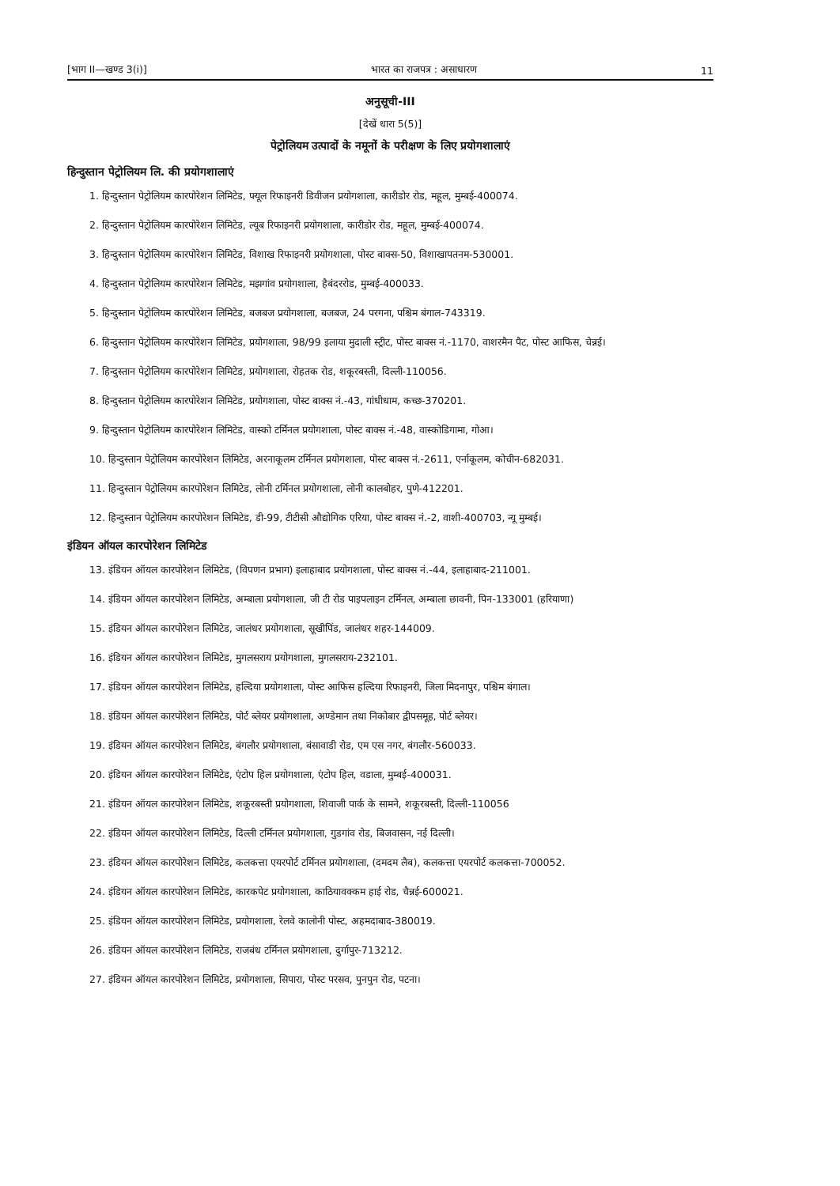[भाग II—खण्ड 3(i)] भारत का राजपत्र : असाधारण 11
अनुसूची-III
[देखें धारा 5(5)]
पेट्रोलियम उत्पादों के नमूनों के परीक्षण के लिए प्रयोगशालाएं
हिन्दुस्तान पेट्रोलियम लि. की प्रयोगशालाएं
1. हिन्दुस्तान पेट्रोलियम कारपोरेशन लिमिटेड, फ्यूल रिफाइनरी डिवीजन प्रयोगशाला, कारीडोर रोड, महूल, मुम्बई-400074.
2. हिन्दुस्तान पेट्रोलियम कारपोरेशन लिमिटेड, ल्यूब रिफाइनरी प्रयोगशाला, कारीडोर रोड, महूल, मुम्बई-400074.
3. हिन्दुस्तान पेट्रोलियम कारपोरेशन लिमिटेड, विशाख रिफाइनरी प्रयोगशाला, पोस्ट बाक्स-50, विशाखापतनम-530001.
4. हिन्दुस्तान पेट्रोलियम कारपोरेशन लिमिटेड, मझगांव प्रयोगशाला, हैबंदररोड, मुम्बई-400033.
5. हिन्दुस्तान पेट्रोलियम कारपोरेशन लिमिटेड, बजबज प्रयोगशाला, बजबज, 24 परगना, पश्चिम बंगाल-743319.
6. हिन्दुस्तान पेट्रोलियम कारपोरेशन लिमिटेड, प्रयोगशाला, 98/99 इलाया मुदाली स्ट्रीट, पोस्ट बाक्स नं.-1170, वाशरमैन पैट, पोस्ट आफिस, चेन्नई।
7. हिन्दुस्तान पेट्रोलियम कारपोरेशन लिमिटेड, प्रयोगशाला, रोहतक रोड, शकूरबस्ती, दिल्ली-110056.
8. हिन्दुस्तान पेट्रोलियम कारपोरेशन लिमिटेड, प्रयोगशाला, पोस्ट बाक्स नं.-43, गांधीधाम, कच्छ-370201.
9. हिन्दुस्तान पेट्रोलियम कारपोरेशन लिमिटेड, वास्को टर्मिनल प्रयोगशाला, पोस्ट बाक्स नं.-48, वास्कोडिगामा, गोआ।
10. हिन्दुस्तान पेट्रोलियम कारपोरेशन लिमिटेड, अरनाकूलम टर्मिनल प्रयोगशाला, पोस्ट बाक्स नं.-2611, एर्नाकूलम, कोचीन-682031.
11. हिन्दुस्तान पेट्रोलियम कारपोरेशन लिमिटेड, लोनी टर्मिनल प्रयोगशाला, लोनी कालबोहर, पुणे-412201.
12. हिन्दुस्तान पेट्रोलियम कारपोरेशन लिमिटेड, डी-99, टीटीसी औद्योगिक एरिया, पोस्ट बाक्स नं.-2, वाशी-400703, न्यू मुम्बई।
इंडियन ऑयल कारपोरेशन लिमिटेड
13. इंडियन ऑयल कारपोरेशन लिमिटेड, (विपणन प्रभाग) इलाहाबाद प्रयोगशाला, पोस्ट बाक्स नं.-44, इलाहाबाद-211001.
14. इंडियन ऑयल कारपोरेशन लिमिटेड, अम्बाला प्रयोगशाला, जी टी रोड पाइपलाइन टर्मिनल, अम्बाला छावनी, पिन-133001 (हरियाणा)
15. इंडियन ऑयल कारपोरेशन लिमिटेड, जालंधर प्रयोगशाला, सूखीपिंड, जालंधर शहर-144009.
16. इंडियन ऑयल कारपोरेशन लिमिटेड, मुगलसराय प्रयोगशाला, मुगलसराय-232101.
17. इंडियन ऑयल कारपोरेशन लिमिटेड, हल्दिया प्रयोगशाला, पोस्ट आफिस हल्दिया रिफाइनरी, जिला मिदनापुर, पश्चिम बंगाल।
18. इंडियन ऑयल कारपोरेशन लिमिटेड, पोर्ट ब्लेयर प्रयोगशाला, अण्डेमान तथा निकोबार द्वीपसमूह, पोर्ट ब्लेयर।
19. इंडियन ऑयल कारपोरेशन लिमिटेड, बंगलौर प्रयोगशाला, बंसावाडी रोड, एम एस नगर, बंगलौर-560033.
20. इंडियन ऑयल कारपोरेशन लिमिटेड, एंटोप हिल प्रयोगशाला, एंटोप हिल, वडाला, मुम्बई-400031.
21. इंडियन ऑयल कारपोरेशन लिमिटेड, शकूरबस्ती प्रयोगशाला, शिवाजी पार्क के सामने, शकूरबस्ती, दिल्ली-110056
22. इंडियन ऑयल कारपोरेशन लिमिटेड, दिल्ली टर्मिनल प्रयोगशाला, गुडगांव रोड, बिजवासन, नई दिल्ली।
23. इंडियन ऑयल कारपोरेशन लिमिटेड, कलकत्ता एयरपोर्ट टर्मिनल प्रयोगशाला, (दमदम लैब), कलकत्ता एयरपोर्ट कलकत्ता-700052.
24. इंडियन ऑयल कारपोरेशन लिमिटेड, कारकपेट प्रयोगशाला, काठियावक्कम हाई रोड, चैन्नई-600021.
25. इंडियन ऑयल कारपोरेशन लिमिटेड, प्रयोगशाला, रेलवे कालोनी पोस्ट, अहमदाबाद-380019.
26. इंडियन ऑयल कारपोरेशन लिमिटेड, राजबंध टर्मिनल प्रयोगशाला, दुर्गापुर-713212.
27. इंडियन ऑयल कारपोरेशन लिमिटेड, प्रयोगशाला, सिपारा, पोस्ट परसव, पुनपुन रोड, पटना।